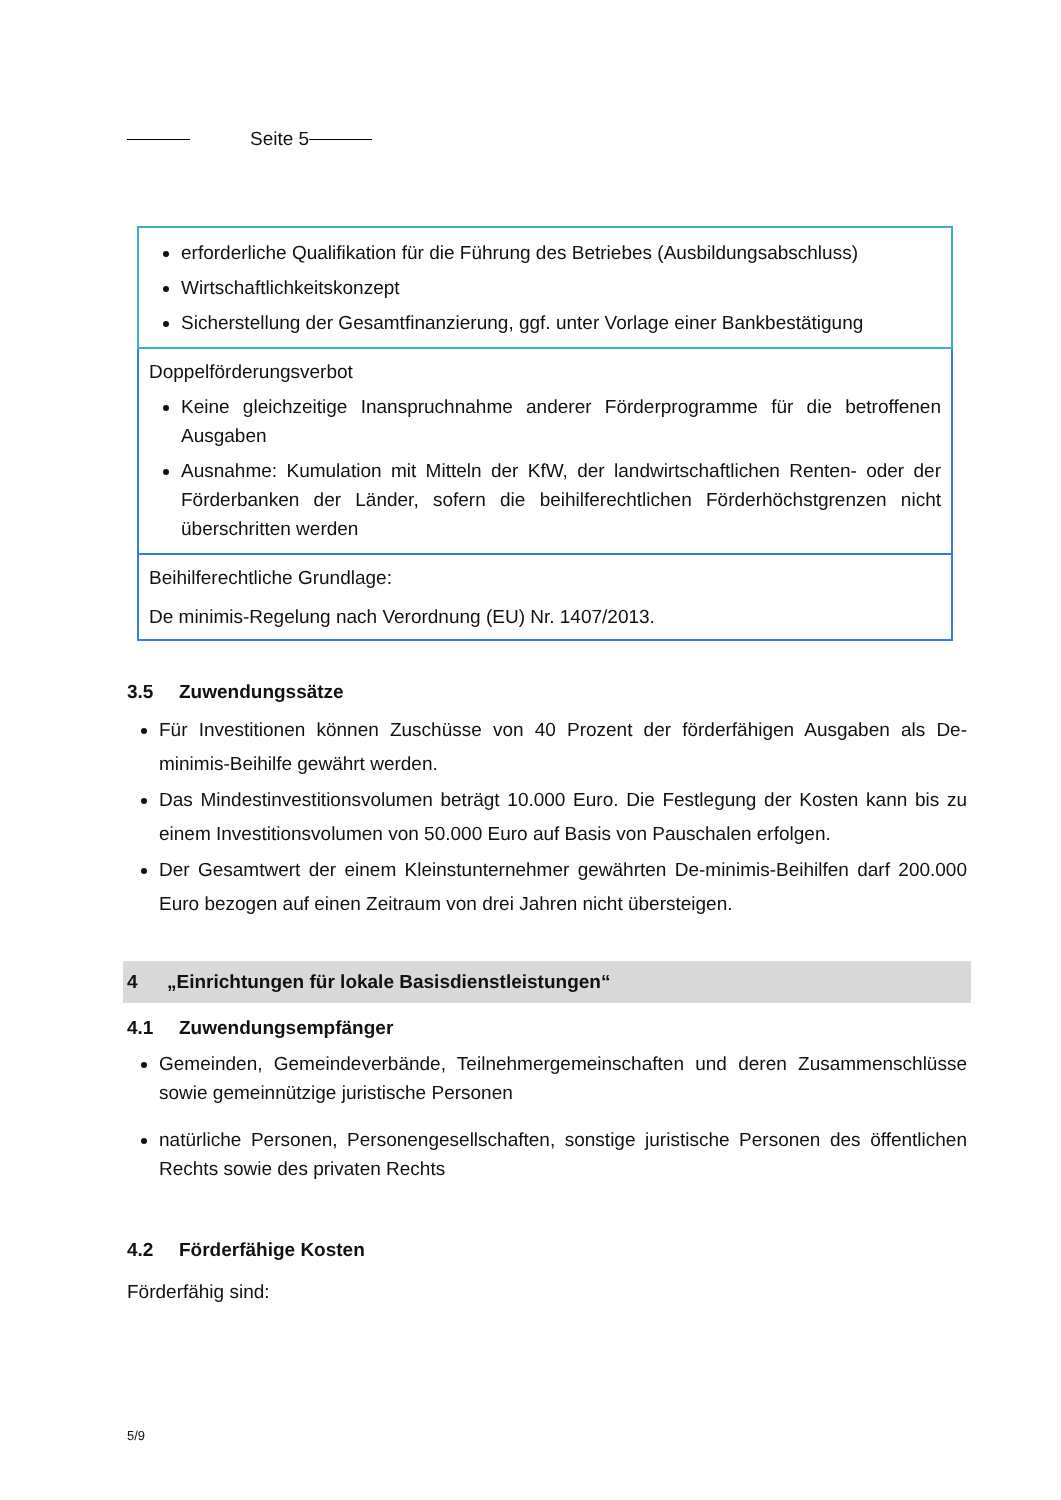Seite 5
| erforderliche Qualifikation für die Führung des Betriebes (Ausbildungsabschluss) Wirtschaftlichkeitskonzept Sicherstellung der Gesamtfinanzierung, ggf. unter Vorlage einer Bankbestätigung |
| Doppelförderungsverbot Keine gleichzeitige Inanspruchnahme anderer Förderprogramme für die betroffenen Ausgaben Ausnahme: Kumulation mit Mitteln der KfW, der landwirtschaftlichen Renten- oder der Förderbanken der Länder, sofern die beihilferechtlichen Förderhöchstgrenzen nicht überschritten werden |
| Beihilferechtliche Grundlage: De minimis-Regelung nach Verordnung (EU) Nr. 1407/2013. |
3.5 Zuwendungssätze
Für Investitionen können Zuschüsse von 40 Prozent der förderfähigen Ausgaben als De-minimis-Beihilfe gewährt werden.
Das Mindestinvestitionsvolumen beträgt 10.000 Euro. Die Festlegung der Kosten kann bis zu einem Investitionsvolumen von 50.000 Euro auf Basis von Pauschalen erfolgen.
Der Gesamtwert der einem Kleinstunternehmer gewährten De-minimis-Beihilfen darf 200.000 Euro bezogen auf einen Zeitraum von drei Jahren nicht übersteigen.
4 „Einrichtungen für lokale Basisdienstleistungen“
4.1 Zuwendungsempfänger
Gemeinden, Gemeindeverbände, Teilnehmergemeinschaften und deren Zusammenschlüsse sowie gemeinnützige juristische Personen
natürliche Personen, Personengesellschaften, sonstige juristische Personen des öffentlichen Rechts sowie des privaten Rechts
4.2 Förderfähige Kosten
Förderfähig sind:
5/9